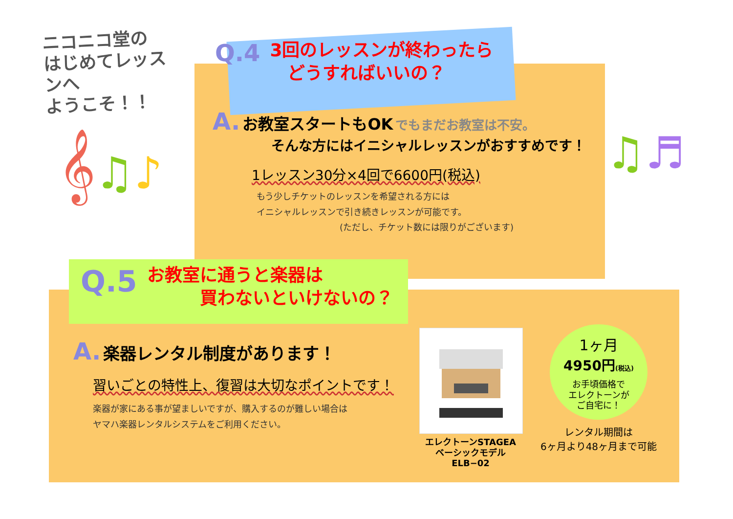ニコニコ堂の
はじめてレッスンへ
ようこそ！！
𝄞♫♪ ♫♬
Q.4 3回のレッスンが終わったら
　どうすればいいの？
A. お教室スタートもOK でもまだお教室は不安。
そんな方にはイニシャルレッスンがおすすめです！
1レッスン30分×4回で6600円(税込)
もう少しチケットのレッスンを希望される方には
イニシャルレッスンで引き続きレッスンが可能です。
(ただし、チケット数には限りがございます)
Q.5 お教室に通うと楽器は
　　　買わないといけないの？
A. 楽器レンタル制度があります！
習いごとの特性上、復習は大切なポイントです！
楽器が家にある事が望ましいですが、購入するのが難しい場合は
ヤマハ楽器レンタルシステムをご利用ください。
エレクトーンSTAGEA
ベーシックモデル　ELB−02
1ヶ月
4950円(税込)
お手頃価格で
エレクトーンが
ご自宅に！
レンタル期間は
6ヶ月より48ヶ月まで可能